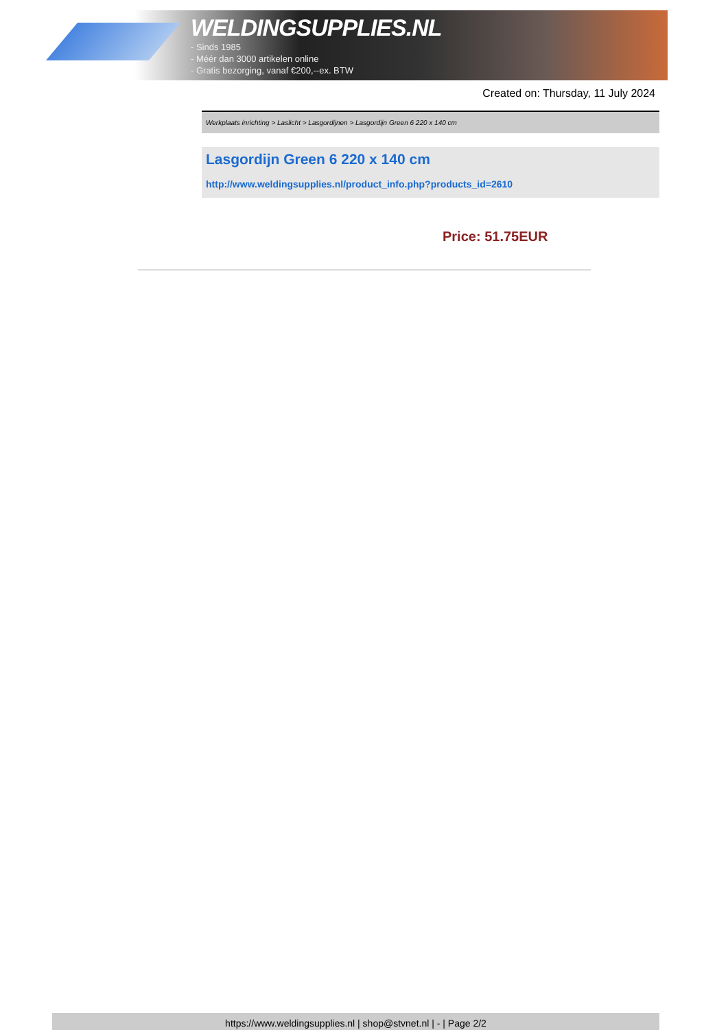WELDINGSUPPLIES.NL
- Sinds 1985
- Méér dan 3000 artikelen online
- Gratis bezorging, vanaf €200,--ex. BTW
Created on: Thursday, 11 July 2024
Werkplaats inrichting > Laslicht > Lasgordijnen > Lasgordijn Green 6 220 x 140 cm
Lasgordijn Green 6 220 x 140 cm
http://www.weldingsupplies.nl/product_info.php?products_id=2610
Price: 51.75EUR
https://www.weldingsupplies.nl | shop@stvnet.nl | - | Page 2/2